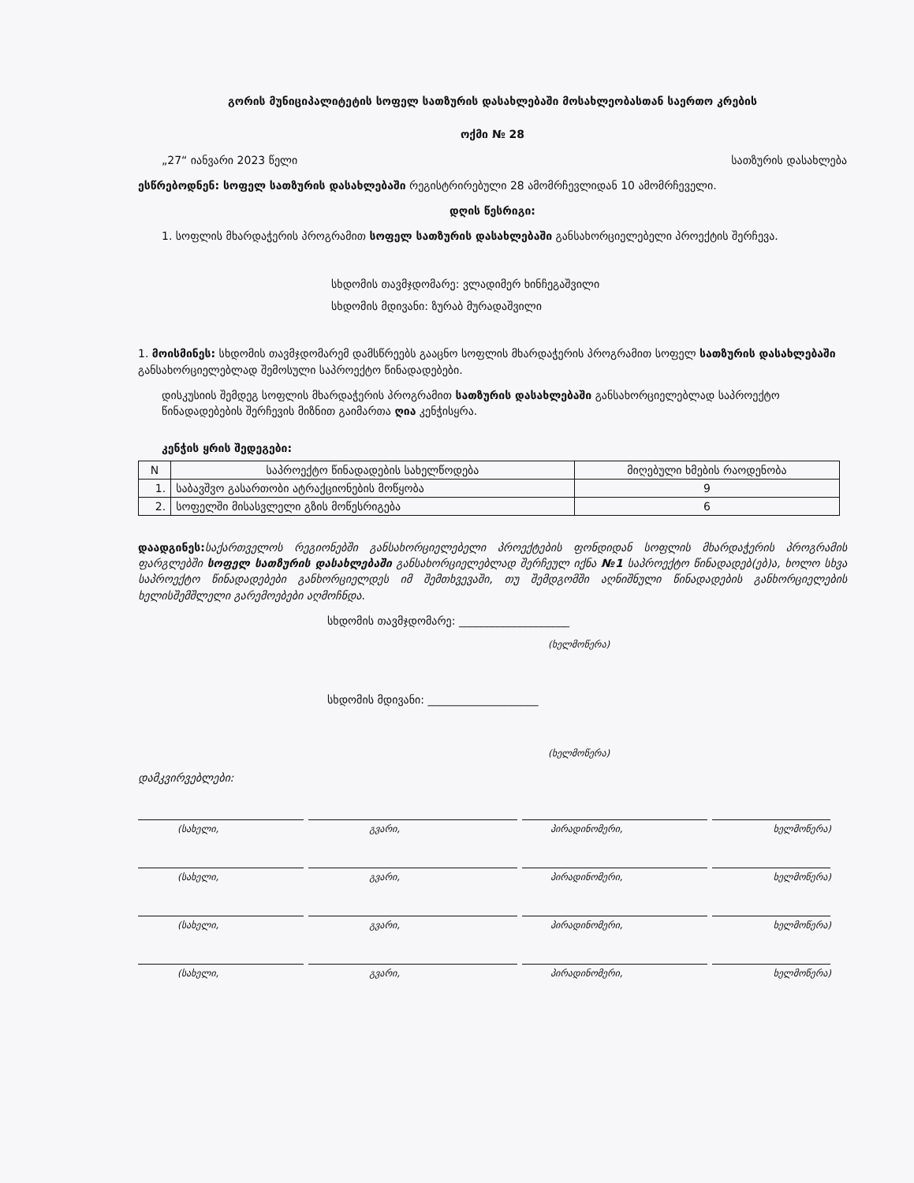გორის მუნიციპალიტეტის სოფელ სათზურის დასახლებაში მოსახლეობასთან საერთო კრების
ოქმი № 28
„27“ იანვარი 2023 წელი სათზურის დასახლება
ესწრებოდნენ: სოფელ სათზურის დასახლებაში რეგისტრირებული 28 ამომრჩევლიდან 10 ამომრჩეველი.
დღის წესრიგი:
1. სოფლის მხარდაჭერის პროგრამით სოფელ სათზურის დასახლებაში განსახორციელებელი პროექტის შერჩევა.
სხდომის თავმჯდომარე: ვლადიმერ ხინჩეგაშვილი
სხდომის მდივანი: ზურაბ მურადაშვილი
1. მოისმინეს: სხდომის თავმჯდომარემ დამსწრეებს გააცნო სოფლის მხარდაჭერის პროგრამით სოფელ სათზურის დასახლებაში განსახორციელებლად შემოსული საპროექტო წინადადებები.
დისკუსიის შემდეგ სოფლის მხარდაჭერის პროგრამით სათზურის დასახლებაში განსახორციელებლად საპროექტო წინადადებების შერჩევის მიზნით გაიმართა ღია კენჭისყრა.
კენჭის ყრის შედეგები:
| N | საპროექტო წინადადების სახელწოდება | მიღებული ხმების რაოდენობა |
| --- | --- | --- |
| 1. | საბავშვო გასართობი ატრაქციონების მოწყობა | 9 |
| 2. | სოფელში მისასვლელი გზის მოწესრიგება | 6 |
დაადგინეს: საქართველოს რეგიონებში განსახორციელებელი პროექტების ფონდიდან სოფლის მხარდაჭერის პროგრამის ფარგლებში სოფელ სათზურის დასახლებაში განსახორციელებლად შერჩეულ იქნა №1 საპროექტო წინადადებ(ებ)ა, ხოლო სხვა საპროექტო წინადადებები განხორციელდეს იმ შემთხვევაში, თუ შემდგომში აღნიშნული წინადადების განხორციელების ხელისშემშლელი გარემოებები აღმოჩნდა.
სხდომის თავმჯდომარე: ____________________
(ხელმოწერა)
სხდომის მდივანი: ____________________
(ხელმოწერა)
დამკვირვებლები:
(სახელი, გვარი, პირადინომერი, ხელმოწერა)
(სახელი, გვარი, პირადინომერი, ხელმოწერა)
(სახელი, გვარი, პირადინომერი, ხელმოწერა)
(სახელი, გვარი, პირადინომერი, ხელმოწერა)